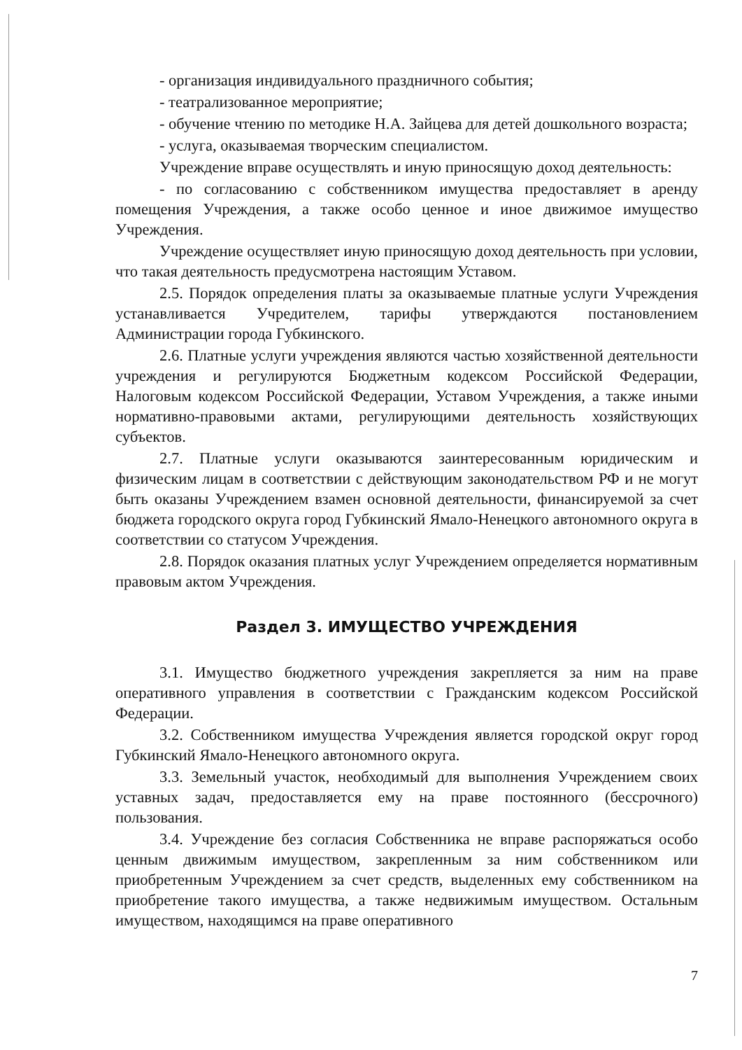- организация индивидуального праздничного события;
- театрализованное мероприятие;
- обучение чтению по методике Н.А. Зайцева для детей дошкольного возраста;
- услуга, оказываемая творческим специалистом.
Учреждение вправе осуществлять и иную приносящую доход деятельность:
- по согласованию с собственником имущества предоставляет в аренду помещения Учреждения, а также особо ценное и иное движимое имущество Учреждения.
Учреждение осуществляет иную приносящую доход деятельность при условии, что такая деятельность предусмотрена настоящим Уставом.
2.5. Порядок определения платы за оказываемые платные услуги Учреждения устанавливается Учредителем, тарифы утверждаются постановлением Администрации города Губкинского.
2.6. Платные услуги учреждения являются частью хозяйственной деятельности учреждения и регулируются Бюджетным кодексом Российской Федерации, Налоговым кодексом Российской Федерации, Уставом Учреждения, а также иными нормативно-правовыми актами, регулирующими деятельность хозяйствующих субъектов.
2.7. Платные услуги оказываются заинтересованным юридическим и физическим лицам в соответствии с действующим законодательством РФ и не могут быть оказаны Учреждением взамен основной деятельности, финансируемой за счет бюджета городского округа город Губкинский Ямало-Ненецкого автономного округа в соответствии со статусом Учреждения.
2.8. Порядок оказания платных услуг Учреждением определяется нормативным правовым актом Учреждения.
Раздел 3. ИМУЩЕСТВО УЧРЕЖДЕНИЯ
3.1. Имущество бюджетного учреждения закрепляется за ним на праве оперативного управления в соответствии с Гражданским кодексом Российской Федерации.
3.2. Собственником имущества Учреждения является городской округ город Губкинский Ямало-Ненецкого автономного округа.
3.3. Земельный участок, необходимый для выполнения Учреждением своих уставных задач, предоставляется ему на праве постоянного (бессрочного) пользования.
3.4. Учреждение без согласия Собственника не вправе распоряжаться особо ценным движимым имуществом, закрепленным за ним собственником или приобретенным Учреждением за счет средств, выделенных ему собственником на приобретение такого имущества, а также недвижимым имуществом. Остальным имуществом, находящимся на праве оперативного
7